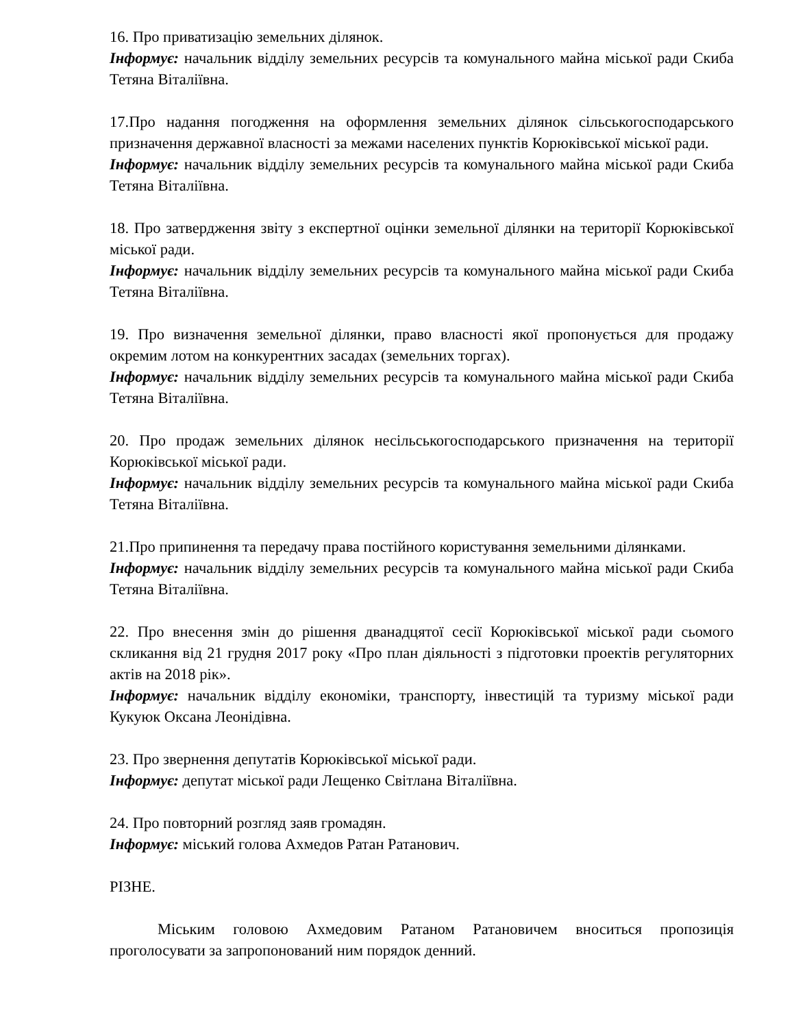16. Про приватизацію земельних ділянок.
Інформує: начальник відділу земельних ресурсів та комунального майна міської ради Скиба Тетяна Віталіївна.
17.Про надання погодження на оформлення земельних ділянок сільськогосподарського призначення державної власності за межами населених пунктів Корюківської міської ради.
Інформує: начальник відділу земельних ресурсів та комунального майна міської ради Скиба Тетяна Віталіївна.
18. Про затвердження звіту з експертної оцінки земельної ділянки на території Корюківської міської ради.
Інформує: начальник відділу земельних ресурсів та комунального майна міської ради Скиба Тетяна Віталіївна.
19. Про визначення земельної ділянки, право власності якої пропонується для продажу окремим лотом на конкурентних засадах (земельних торгах).
Інформує: начальник відділу земельних ресурсів та комунального майна міської ради Скиба Тетяна Віталіївна.
20. Про продаж земельних ділянок несільськогосподарського призначення на території Корюківської міської ради.
Інформує: начальник відділу земельних ресурсів та комунального майна міської ради Скиба Тетяна Віталіївна.
21.Про припинення та передачу права постійного користування земельними ділянками.
Інформує: начальник відділу земельних ресурсів та комунального майна міської ради Скиба Тетяна Віталіївна.
22. Про внесення змін до рішення дванадцятої сесії Корюківської міської ради сьомого скликання від 21 грудня 2017 року «Про план діяльності з підготовки проектів регуляторних актів на 2018 рік».
Інформує: начальник відділу економіки, транспорту, інвестицій та туризму міської ради Кукуюк Оксана Леонідівна.
23. Про звернення депутатів Корюківської міської ради.
Інформує: депутат міської ради Лещенко Світлана Віталіївна.
24. Про повторний розгляд заяв громадян.
Інформує: міський голова Ахмедов Ратан Ратанович.
РІЗНЕ.
Міським головою Ахмедовим Ратаном Ратановичем вноситься пропозиція проголосувати за запропонований ним порядок денний.